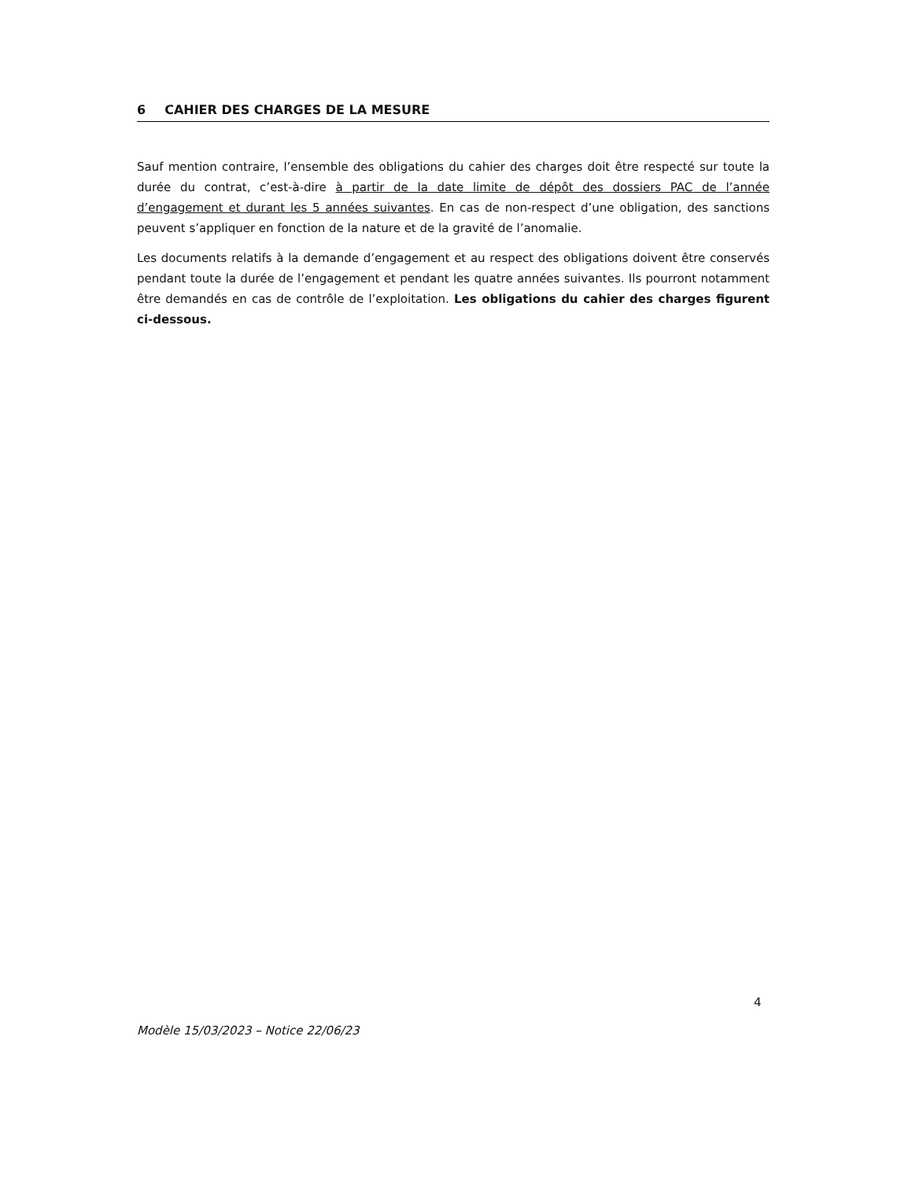6 CAHIER DES CHARGES DE LA MESURE
Sauf mention contraire, l’ensemble des obligations du cahier des charges doit être respecté sur toute la durée du contrat, c’est-à-dire à partir de la date limite de dépôt des dossiers PAC de l’année d’engagement et durant les 5 années suivantes. En cas de non-respect d’une obligation, des sanctions peuvent s’appliquer en fonction de la nature et de la gravité de l’anomalie.
Les documents relatifs à la demande d’engagement et au respect des obligations doivent être conservés pendant toute la durée de l’engagement et pendant les quatre années suivantes. Ils pourront notamment être demandés en cas de contrôle de l’exploitation. Les obligations du cahier des charges figurent ci-dessous.
4
Modèle 15/03/2023 – Notice 22/06/23